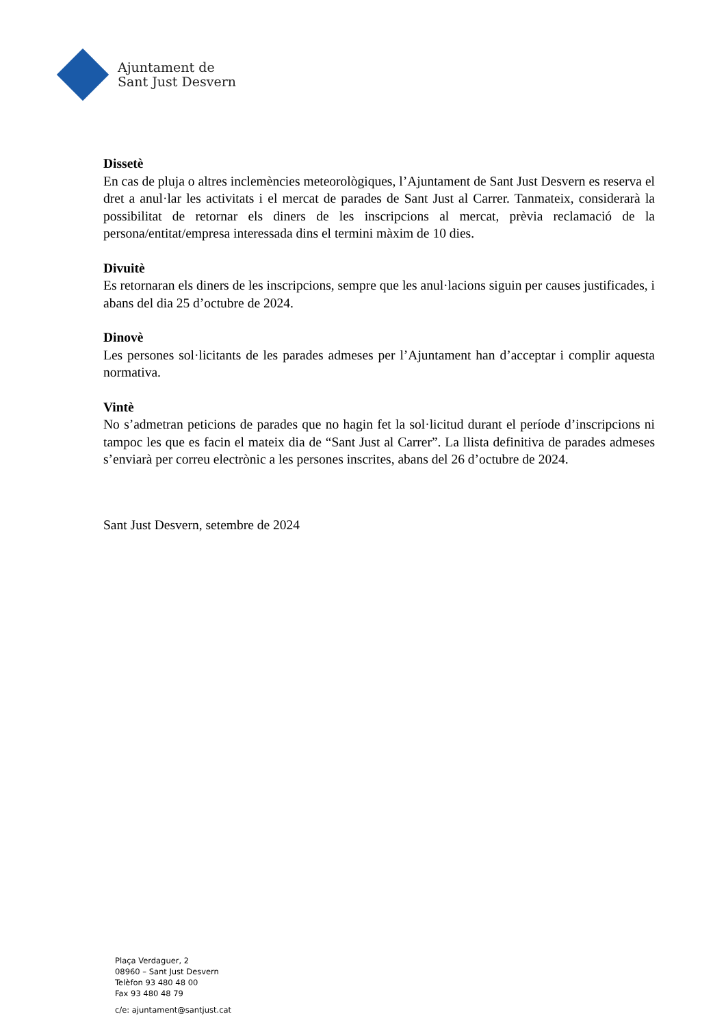Ajuntament de
Sant Just Desvern
Dissetè
En cas de pluja o altres inclemències meteorològiques, l’Ajuntament de Sant Just Desvern es reserva el dret a anul·lar les activitats i el mercat de parades de Sant Just al Carrer. Tanmateix, considerarà la possibilitat de retornar els diners de les inscripcions al mercat, prèvia reclamació de la persona/entitat/empresa interessada dins el termini màxim de 10 dies.
Divuitè
Es retornaran els diners de les inscripcions, sempre que les anul·lacions siguin per causes justificades, i abans del dia 25 d’octubre de 2024.
Dinovè
Les persones sol·licitants de les parades admeses per l’Ajuntament han d’acceptar i complir aquesta normativa.
Vintè
No s’admetran peticions de parades que no hagin fet la sol·licitud durant el període d’inscripcions ni tampoc les que es facin el mateix dia de “Sant Just al Carrer”. La llista definitiva de parades admeses s’enviarà per correu electrònic a les persones inscrites, abans del 26 d’octubre de 2024.
Sant Just Desvern, setembre de 2024
Plaça Verdaguer, 2
08960 – Sant Just Desvern
Telèfon 93 480 48 00
Fax 93 480 48 79
c/e: ajuntament@santjust.cat